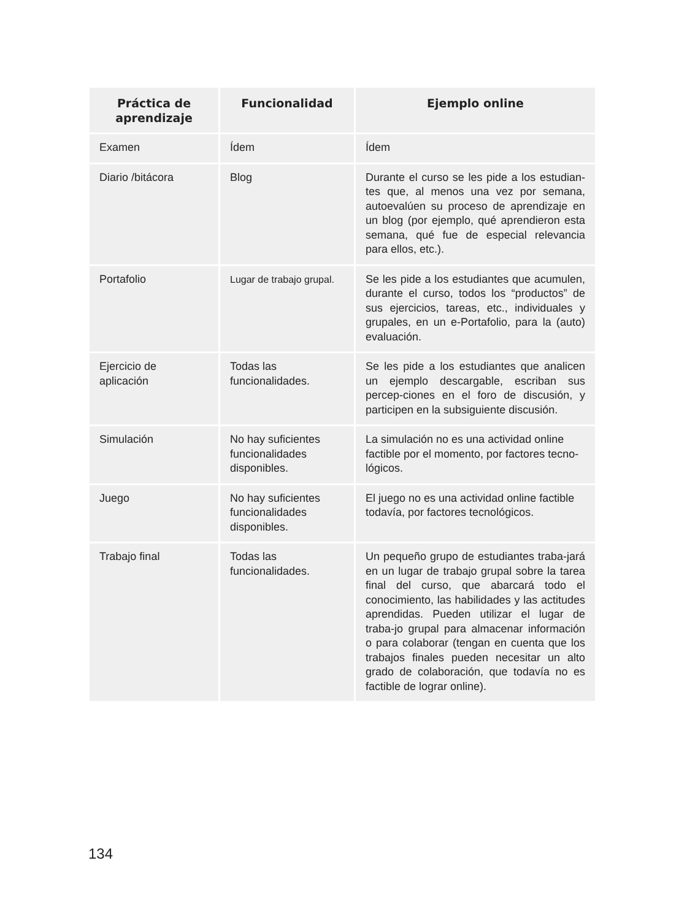| Práctica de aprendizaje | Funcionalidad | Ejemplo online |
| --- | --- | --- |
| Examen | Ídem | Ídem |
| Diario /bitácora | Blog | Durante el curso se les pide a los estudian-tes que, al menos una vez por semana, autoevalúen su proceso de aprendizaje en un blog (por ejemplo, qué aprendieron esta semana, qué fue de especial relevancia para ellos, etc.). |
| Portafolio | Lugar de trabajo grupal. | Se les pide a los estudiantes que acumulen, durante el curso, todos los “productos” de sus ejercicios, tareas, etc., individuales y grupales, en un e-Portafolio, para la (auto) evaluación. |
| Ejercicio de aplicación | Todas las funcionalidades. | Se les pide a los estudiantes que analicen un ejemplo descargable, escriban sus percep-ciones en el foro de discusión, y participen en la subsiguiente discusión. |
| Simulación | No hay suficientes funcionalidades disponibles. | La simulación no es una actividad online factible por el momento, por factores tecno-lógicos. |
| Juego | No hay suficientes funcionalidades disponibles. | El juego no es una actividad online factible todavía, por factores tecnológicos. |
| Trabajo final | Todas las funcionalidades. | Un pequeño grupo de estudiantes traba-jará en un lugar de trabajo grupal sobre la tarea final del curso, que abarcará todo el conocimiento, las habilidades y las actitudes aprendidas. Pueden utilizar el lugar de traba-jo grupal para almacenar información o para colaborar (tengan en cuenta que los trabajos finales pueden necesitar un alto grado de colaboración, que todavía no es factible de lograr online). |
134